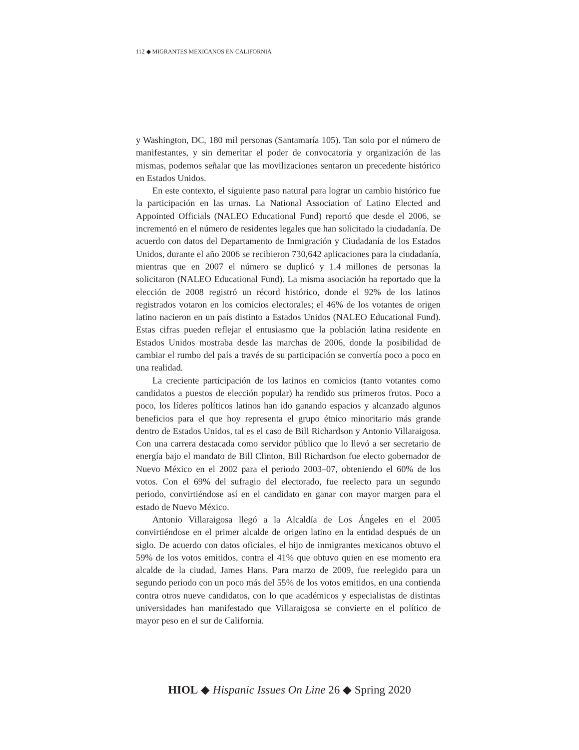112 ◆ MIGRANTES MEXICANOS EN CALIFORNIA
y Washington, DC, 180 mil personas (Santamaría 105). Tan solo por el número de manifestantes, y sin demeritar el poder de convocatoria y organización de las mismas, podemos señalar que las movilizaciones sentaron un precedente histórico en Estados Unidos.
En este contexto, el siguiente paso natural para lograr un cambio histórico fue la participación en las urnas. La National Association of Latino Elected and Appointed Officials (NALEO Educational Fund) reportó que desde el 2006, se incrementó en el número de residentes legales que han solicitado la ciudadanía. De acuerdo con datos del Departamento de Inmigración y Ciudadanía de los Estados Unidos, durante el año 2006 se recibieron 730,642 aplicaciones para la ciudadanía, mientras que en 2007 el número se duplicó y 1.4 millones de personas la solicitaron (NALEO Educational Fund). La misma asociación ha reportado que la elección de 2008 registró un récord histórico, donde el 92% de los latinos registrados votaron en los comicios electorales; el 46% de los votantes de origen latino nacieron en un país distinto a Estados Unidos (NALEO Educational Fund). Estas cifras pueden reflejar el entusiasmo que la población latina residente en Estados Unidos mostraba desde las marchas de 2006, donde la posibilidad de cambiar el rumbo del país a través de su participación se convertía poco a poco en una realidad.
La creciente participación de los latinos en comicios (tanto votantes como candidatos a puestos de elección popular) ha rendido sus primeros frutos. Poco a poco, los líderes políticos latinos han ido ganando espacios y alcanzado algunos beneficios para el que hoy representa el grupo étnico minoritario más grande dentro de Estados Unidos, tal es el caso de Bill Richardson y Antonio Villaraigosa. Con una carrera destacada como servidor público que lo llevó a ser secretario de energía bajo el mandato de Bill Clinton, Bill Richardson fue electo gobernador de Nuevo México en el 2002 para el periodo 2003–07, obteniendo el 60% de los votos. Con el 69% del sufragio del electorado, fue reelecto para un segundo periodo, convirtiéndose así en el candidato en ganar con mayor margen para el estado de Nuevo México.
Antonio Villaraigosa llegó a la Alcaldía de Los Ángeles en el 2005 convirtiéndose en el primer alcalde de origen latino en la entidad después de un siglo. De acuerdo con datos oficiales, el hijo de inmigrantes mexicanos obtuvo el 59% de los votos emitidos, contra el 41% que obtuvo quien en ese momento era alcalde de la ciudad, James Hans. Para marzo de 2009, fue reelegido para un segundo periodo con un poco más del 55% de los votos emitidos, en una contienda contra otros nueve candidatos, con lo que académicos y especialistas de distintas universidades han manifestado que Villaraigosa se convierte en el político de mayor peso en el sur de California.
HIOL ◆ Hispanic Issues On Line 26 ◆ Spring 2020